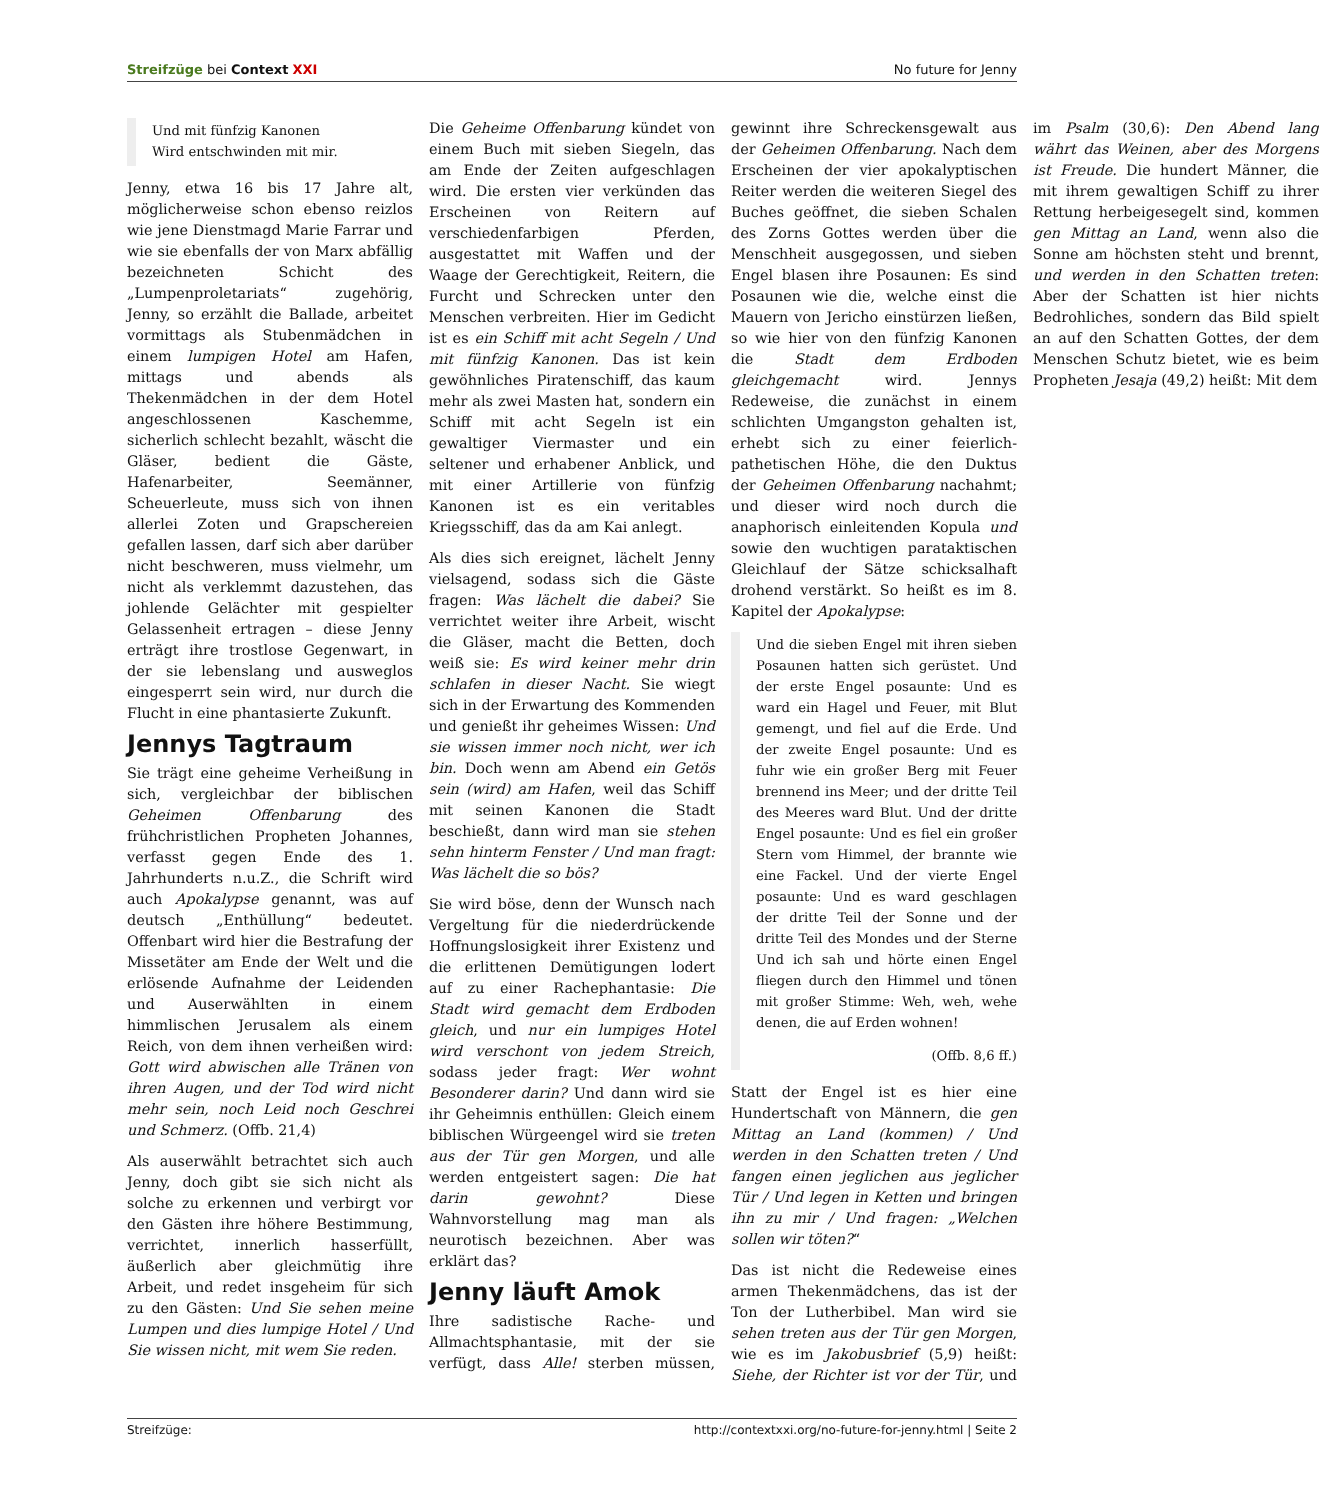Streifzüge bei Context XXI No future for Jenny
Und mit fünfzig Kanonen
Wird entschwinden mit mir.
Jenny, etwa 16 bis 17 Jahre alt, möglicherweise schon ebenso reizlos wie jene Dienstmagd Marie Farrar und wie sie ebenfalls der von Marx abfällig bezeichneten Schicht des „Lumpenproletariats“ zugehörig, Jenny, so erzählt die Ballade, arbeitet vormittags als Stubenmädchen in einem lumpigen Hotel am Hafen, mittags und abends als Thekenmädchen in der dem Hotel angeschlossenen Kaschemme, sicherlich schlecht bezahlt, wäscht die Gläser, bedient die Gäste, Hafenarbeiter, Seemänner, Scheuerleute, muss sich von ihnen allerlei Zoten und Grapschereien gefallen lassen, darf sich aber darüber nicht beschweren, muss vielmehr, um nicht als verklemmt dazustehen, das johlende Gelächter mit gespielter Gelassenheit ertragen – diese Jenny erträgt ihre trostlose Gegenwart, in der sie lebenslang und ausweglos eingesperrt sein wird, nur durch die Flucht in eine phantasierte Zukunft.
Jennys Tagtraum
Sie trägt eine geheime Verheißung in sich, vergleichbar der biblischen Geheimen Offenbarung des frühchristlichen Propheten Johannes, verfasst gegen Ende des 1. Jahrhunderts n.u.Z., die Schrift wird auch Apokalypse genannt, was auf deutsch „Enthüllung“ bedeutet. Offenbart wird hier die Bestrafung der Missetäter am Ende der Welt und die erlösende Aufnahme der Leidenden und Auserwählten in einem himmlischen Jerusalem als einem Reich, von dem ihnen verheißen wird: Gott wird abwischen alle Tränen von ihren Augen, und der Tod wird nicht mehr sein, noch Leid noch Geschrei und Schmerz. (Offb. 21,4)
Als auserwählt betrachtet sich auch Jenny, doch gibt sie sich nicht als solche zu erkennen und verbirgt vor den Gästen ihre höhere Bestimmung, verrichtet, innerlich hasserfüllt, äußerlich aber gleichmütig ihre Arbeit, und redet insgeheim für sich zu den Gästen: Und Sie sehen meine Lumpen und dies lumpige Hotel / Und Sie wissen nicht, mit wem Sie reden.
Die Geheime Offenbarung kündet von einem Buch mit sieben Siegeln, das am Ende der Zeiten aufgeschlagen wird. Die ersten vier verkünden das Erscheinen von Reitern auf verschiedenfarbigen Pferden, ausgestattet mit Waffen und der Waage der Gerechtigkeit, Reitern, die Furcht und Schrecken unter den Menschen verbreiten. Hier im Gedicht ist es ein Schiff mit acht Segeln / Und mit fünfzig Kanonen. Das ist kein gewöhnliches Piratenschiff, das kaum mehr als zwei Masten hat, sondern ein Schiff mit acht Segeln ist ein gewaltiger Viermaster und ein seltener und erhabener Anblick, und mit einer Artillerie von fünfzig Kanonen ist es ein veritables Kriegsschiff, das da am Kai anlegt.
Als dies sich ereignet, lächelt Jenny vielsagend, sodass sich die Gäste fragen: Was lächelt die dabei? Sie verrichtet weiter ihre Arbeit, wischt die Gläser, macht die Betten, doch weiß sie: Es wird keiner mehr drin schlafen in dieser Nacht. Sie wiegt sich in der Erwartung des Kommenden und genießt ihr geheimes Wissen: Und sie wissen immer noch nicht, wer ich bin. Doch wenn am Abend ein Getös sein (wird) am Hafen, weil das Schiff mit seinen Kanonen die Stadt beschießt, dann wird man sie stehen sehn hinterm Fenster / Und man fragt: Was lächelt die so bös?
Sie wird böse, denn der Wunsch nach Vergeltung für die niederdrückende Hoffnungslosigkeit ihrer Existenz und die erlittenen Demütigungen lodert auf zu einer Rachephantasie: Die Stadt wird gemacht dem Erdboden gleich, und nur ein lumpiges Hotel wird verschont von jedem Streich, sodass jeder fragt: Wer wohnt Besonderer darin? Und dann wird sie ihr Geheimnis enthüllen: Gleich einem biblischen Würgeengel wird sie treten aus der Tür gen Morgen, und alle werden entgeistert sagen: Die hat darin gewohnt? Diese Wahnvorstellung mag man als neurotisch bezeichnen. Aber was erklärt das?
Jenny läuft Amok
Ihre sadistische Rache- und Allmachtsphantasie, mit der sie verfügt, dass Alle! sterben müssen, gewinnt ihre Schreckensgewalt aus der Geheimen Offenbarung. Nach dem Erscheinen der vier apokalyptischen Reiter werden die weiteren Siegel des Buches geöffnet, die sieben Schalen des Zorns Gottes werden über die Menschheit ausgegossen, und sieben Engel blasen ihre Posaunen: Es sind Posaunen wie die, welche einst die Mauern von Jericho einstürzen ließen, so wie hier von den fünfzig Kanonen die Stadt dem Erdboden gleichgemacht wird. Jennys Redeweise, die zunächst in einem schlichten Umgangston gehalten ist, erhebt sich zu einer feierlich-pathetischen Höhe, die den Duktus der Geheimen Offenbarung nachahmt; und dieser wird noch durch die anaphorisch einleitenden Kopula und sowie den wuchtigen parataktischen Gleichlauf der Sätze schicksalhaft drohend verstärkt. So heißt es im 8. Kapitel der Apokalypse:
Und die sieben Engel mit ihren sieben Posaunen hatten sich gerüstet. Und der erste Engel posaunte: Und es ward ein Hagel und Feuer, mit Blut gemengt, und fiel auf die Erde. Und der zweite Engel posaunte: Und es fuhr wie ein großer Berg mit Feuer brennend ins Meer; und der dritte Teil des Meeres ward Blut. Und der dritte Engel posaunte: Und es fiel ein großer Stern vom Himmel, der brannte wie eine Fackel. Und der vierte Engel posaunte: Und es ward geschlagen der dritte Teil der Sonne und der dritte Teil des Mondes und der Sterne Und ich sah und hörte einen Engel fliegen durch den Himmel und tönen mit großer Stimme: Weh, weh, wehe denen, die auf Erden wohnen!
(Offb. 8,6 ff.)
Statt der Engel ist es hier eine Hundertschaft von Männern, die gen Mittag an Land (kommen) / Und werden in den Schatten treten / Und fangen einen jeglichen aus jeglicher Tür / Und legen in Ketten und bringen ihn zu mir / Und fragen: „Welchen sollen wir töten?“
Das ist nicht die Redeweise eines armen Thekenmädchens, das ist der Ton der Lutherbibel. Man wird sie sehen treten aus der Tür gen Morgen, wie es im Jakobusbrief (5,9) heißt: Siehe, der Richter ist vor der Tür, und im Psalm (30,6): Den Abend lang währt das Weinen, aber des Morgens ist Freude. Die hundert Männer, die mit ihrem gewaltigen Schiff zu ihrer Rettung herbeigesegelt sind, kommen gen Mittag an Land, wenn also die Sonne am höchsten steht und brennt, und werden in den Schatten treten: Aber der Schatten ist hier nichts Bedrohliches, sondern das Bild spielt an auf den Schatten Gottes, der dem Menschen Schutz bietet, wie es beim Propheten Jesaja (49,2) heißt: Mit dem
Streifzüge: http://contextxxi.org/no-future-for-jenny.html | Seite 2